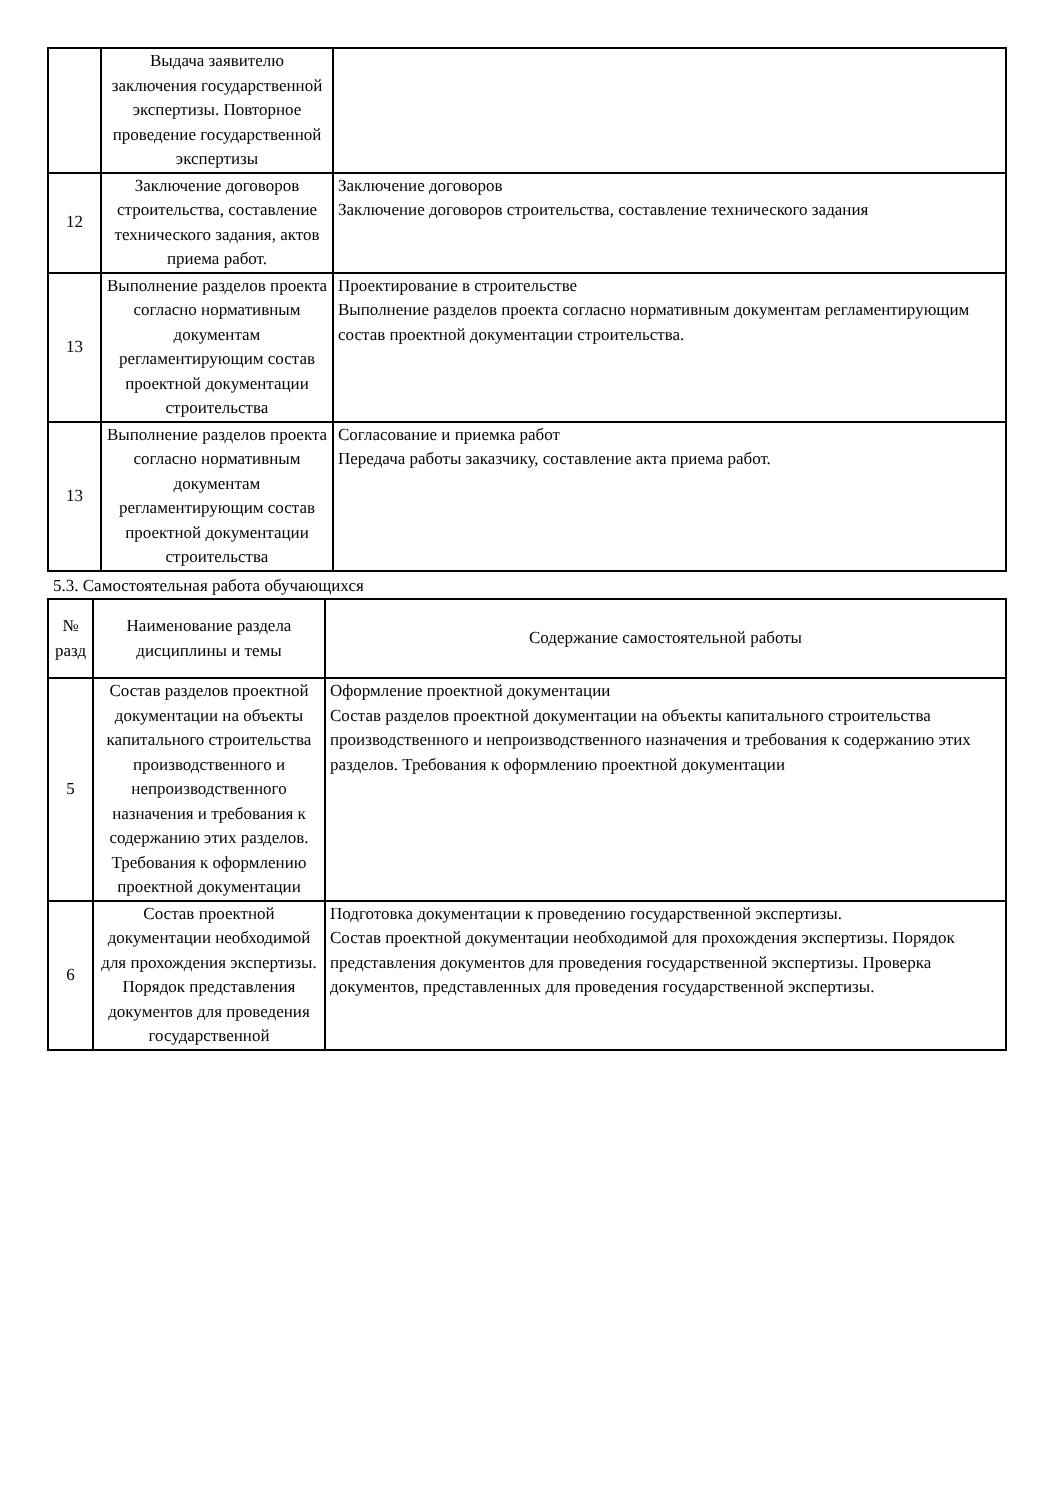| | Выдача заявителю заключения государственной экспертизы. Повторное проведение государственной экспертизы | |
| 12 | Заключение договоров строительства, составление технического задания, актов приема работ. | Заключение договоров Заключение договоров строительства, составление технического задания |
| 13 | Выполнение разделов проекта согласно нормативным документам регламентирующим состав проектной документации строительства | Проектирование в строительстве Выполнение разделов проекта согласно нормативным документам регламентирующим состав проектной документации строительства. |
| 13 | Выполнение разделов проекта согласно нормативным документам регламентирующим состав проектной документации строительства | Согласование и приемка работ Передача работы заказчику, составление акта приема работ. |
5.3. Самостоятельная работа обучающихся
| № разд | Наименование раздела дисциплины и темы | Содержание самостоятельной работы |
| --- | --- | --- |
| 5 | Состав разделов проектной документации на объекты капитального строительства производственного и непроизводственного назначения и требования к содержанию этих разделов. Требования к оформлению проектной документации | Оформление проектной документации Состав разделов проектной документации на объекты капитального строительства производственного и непроизводственного назначения и требования к содержанию этих разделов. Требования к оформлению проектной документации |
| 6 | Состав проектной документации необходимой для прохождения экспертизы. Порядок представления документов для проведения государственной | Подготовка документации к проведению государственной экспертизы. Состав проектной документации необходимой для прохождения экспертизы. Порядок представления документов для проведения государственной экспертизы. Проверка документов, представленных для проведения государственной экспертизы. |